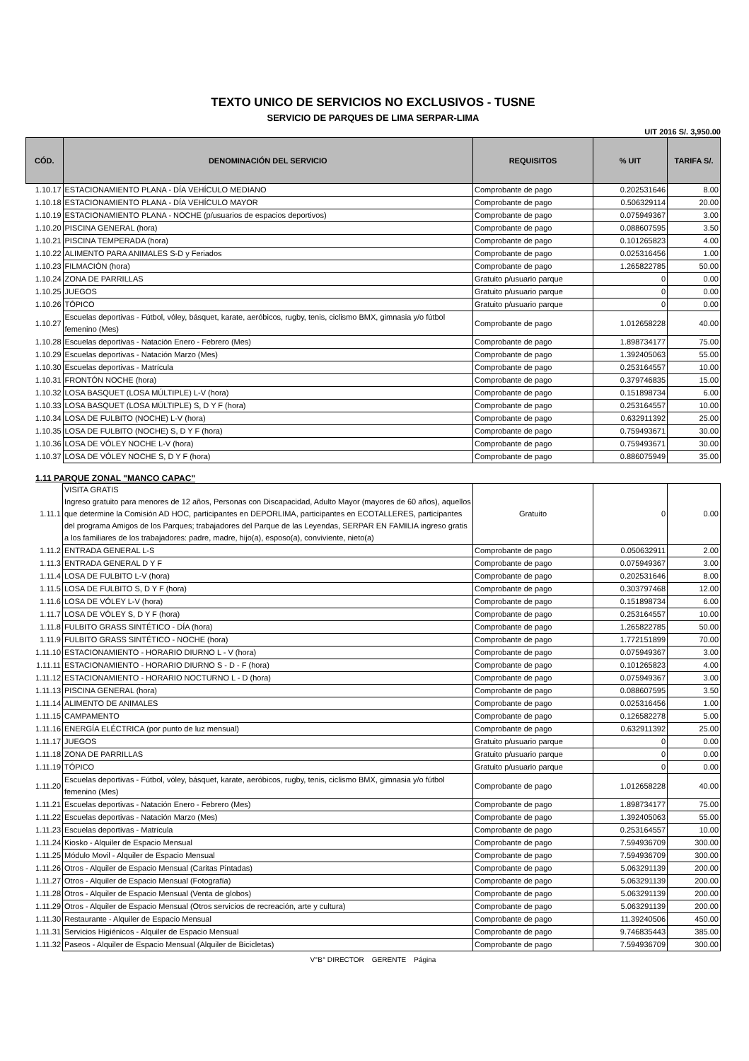TEXTO UNICO DE SERVICIOS NO EXCLUSIVOS - TUSNE
SERVICIO DE PARQUES DE LIMA SERPAR-LIMA
UIT 2016 S/. 3,950.00
| CÓD. | DENOMINACIÓN DEL SERVICIO | REQUISITOS | % UIT | TARIFA S/. |
| --- | --- | --- | --- | --- |
| 1.10.17 | ESTACIONAMIENTO PLANA - DÍA VEHÍCULO MEDIANO | Comprobante de pago | 0.202531646 | 8.00 |
| 1.10.18 | ESTACIONAMIENTO PLANA - DÍA VEHÍCULO MAYOR | Comprobante de pago | 0.506329114 | 20.00 |
| 1.10.19 | ESTACIONAMIENTO PLANA - NOCHE (p/usuarios de espacios deportivos) | Comprobante de pago | 0.075949367 | 3.00 |
| 1.10.20 | PISCINA GENERAL (hora) | Comprobante de pago | 0.088607595 | 3.50 |
| 1.10.21 | PISCINA TEMPERADA (hora) | Comprobante de pago | 0.101265823 | 4.00 |
| 1.10.22 | ALIMENTO PARA ANIMALES S-D y Feriados | Comprobante de pago | 0.025316456 | 1.00 |
| 1.10.23 | FILMACIÓN (hora) | Comprobante de pago | 1.265822785 | 50.00 |
| 1.10.24 | ZONA DE PARRILLAS | Gratuito p/usuario parque | 0 | 0.00 |
| 1.10.25 | JUEGOS | Gratuito p/usuario parque | 0 | 0.00 |
| 1.10.26 | TÓPICO | Gratuito p/usuario parque | 0 | 0.00 |
| 1.10.27 | Escuelas deportivas - Fútbol, vóley, básquet, karate, aeróbicos, rugby, tenis, ciclismo BMX, gimnasia y/o fútbol femenino (Mes) | Comprobante de pago | 1.012658228 | 40.00 |
| 1.10.28 | Escuelas deportivas - Natación Enero - Febrero (Mes) | Comprobante de pago | 1.898734177 | 75.00 |
| 1.10.29 | Escuelas deportivas - Natación Marzo (Mes) | Comprobante de pago | 1.392405063 | 55.00 |
| 1.10.30 | Escuelas deportivas - Matrícula | Comprobante de pago | 0.253164557 | 10.00 |
| 1.10.31 | FRONTÓN NOCHE (hora) | Comprobante de pago | 0.379746835 | 15.00 |
| 1.10.32 | LOSA BASQUET (LOSA MÚLTIPLE) L-V (hora) | Comprobante de pago | 0.151898734 | 6.00 |
| 1.10.33 | LOSA BASQUET (LOSA MÚLTIPLE) S, D Y F (hora) | Comprobante de pago | 0.253164557 | 10.00 |
| 1.10.34 | LOSA DE FULBITO (NOCHE) L-V (hora) | Comprobante de pago | 0.632911392 | 25.00 |
| 1.10.35 | LOSA DE FULBITO (NOCHE) S, D Y F (hora) | Comprobante de pago | 0.759493671 | 30.00 |
| 1.10.36 | LOSA DE VÓLEY NOCHE L-V (hora) | Comprobante de pago | 0.759493671 | 30.00 |
| 1.10.37 | LOSA DE VÓLEY NOCHE S, D Y F (hora) | Comprobante de pago | 0.886075949 | 35.00 |
1.11 PARQUE ZONAL "MANCO CAPAC"
| 1.11.1 | VISITA GRATIS Ingreso gratuito para menores de 12 años, Personas con Discapacidad, Adulto Mayor (mayores de 60 años), aquellos que determine la Comisión AD HOC, participantes en DEPORLIMA, participantes en ECOTALLERES, participantes del programa Amigos de los Parques; trabajadores del Parque de las Leyendas, SERPAR EN FAMILIA ingreso gratis a los familiares de los trabajadores: padre, madre, hijo(a), esposo(a), conviviente, nieto(a) | Gratuito | 0 | 0.00 |
| 1.11.2 | ENTRADA GENERAL L-S | Comprobante de pago | 0.050632911 | 2.00 |
| 1.11.3 | ENTRADA GENERAL D Y F | Comprobante de pago | 0.075949367 | 3.00 |
| 1.11.4 | LOSA DE FULBITO L-V (hora) | Comprobante de pago | 0.202531646 | 8.00 |
| 1.11.5 | LOSA DE FULBITO S, D Y F (hora) | Comprobante de pago | 0.303797468 | 12.00 |
| 1.11.6 | LOSA DE VÓLEY L-V (hora) | Comprobante de pago | 0.151898734 | 6.00 |
| 1.11.7 | LOSA DE VÓLEY S, D Y F (hora) | Comprobante de pago | 0.253164557 | 10.00 |
| 1.11.8 | FULBITO GRASS SINTÉTICO - DÍA (hora) | Comprobante de pago | 1.265822785 | 50.00 |
| 1.11.9 | FULBITO GRASS SINTÉTICO - NOCHE (hora) | Comprobante de pago | 1.772151899 | 70.00 |
| 1.11.10 | ESTACIONAMIENTO - HORARIO DIURNO L - V (hora) | Comprobante de pago | 0.075949367 | 3.00 |
| 1.11.11 | ESTACIONAMIENTO - HORARIO DIURNO S - D - F (hora) | Comprobante de pago | 0.101265823 | 4.00 |
| 1.11.12 | ESTACIONAMIENTO - HORARIO NOCTURNO L - D (hora) | Comprobante de pago | 0.075949367 | 3.00 |
| 1.11.13 | PISCINA GENERAL (hora) | Comprobante de pago | 0.088607595 | 3.50 |
| 1.11.14 | ALIMENTO DE ANIMALES | Comprobante de pago | 0.025316456 | 1.00 |
| 1.11.15 | CAMPAMENTO | Comprobante de pago | 0.126582278 | 5.00 |
| 1.11.16 | ENERGÍA ELÉCTRICA (por punto de luz mensual) | Comprobante de pago | 0.632911392 | 25.00 |
| 1.11.17 | JUEGOS | Gratuito p/usuario parque | 0 | 0.00 |
| 1.11.18 | ZONA DE PARRILLAS | Gratuito p/usuario parque | 0 | 0.00 |
| 1.11.19 | TÓPICO | Gratuito p/usuario parque | 0 | 0.00 |
| 1.11.20 | Escuelas deportivas - Fútbol, vóley, básquet, karate, aeróbicos, rugby, tenis, ciclismo BMX, gimnasia y/o fútbol femenino (Mes) | Comprobante de pago | 1.012658228 | 40.00 |
| 1.11.21 | Escuelas deportivas - Natación Enero - Febrero (Mes) | Comprobante de pago | 1.898734177 | 75.00 |
| 1.11.22 | Escuelas deportivas - Natación Marzo (Mes) | Comprobante de pago | 1.392405063 | 55.00 |
| 1.11.23 | Escuelas deportivas - Matrícula | Comprobante de pago | 0.253164557 | 10.00 |
| 1.11.24 | Kiosko - Alquiler de Espacio Mensual | Comprobante de pago | 7.594936709 | 300.00 |
| 1.11.25 | Módulo Movil - Alquiler de Espacio Mensual | Comprobante de pago | 7.594936709 | 300.00 |
| 1.11.26 | Otros - Alquiler de Espacio Mensual (Caritas Pintadas) | Comprobante de pago | 5.063291139 | 200.00 |
| 1.11.27 | Otros - Alquiler de Espacio Mensual (Fotografía) | Comprobante de pago | 5.063291139 | 200.00 |
| 1.11.28 | Otros - Alquiler de Espacio Mensual (Venta de globos) | Comprobante de pago | 5.063291139 | 200.00 |
| 1.11.29 | Otros - Alquiler de Espacio Mensual (Otros servicios de recreación, arte y cultura) | Comprobante de pago | 5.063291139 | 200.00 |
| 1.11.30 | Restaurante - Alquiler de Espacio Mensual | Comprobante de pago | 11.39240506 | 450.00 |
| 1.11.31 | Servicios Higiénicos - Alquiler de Espacio Mensual | Comprobante de pago | 9.746835443 | 385.00 |
| 1.11.32 | Paseos - Alquiler de Espacio Mensual (Alquiler de Bicicletas) | Comprobante de pago | 7.594936709 | 300.00 |
V°B° DIRECTOR GERENTE Página